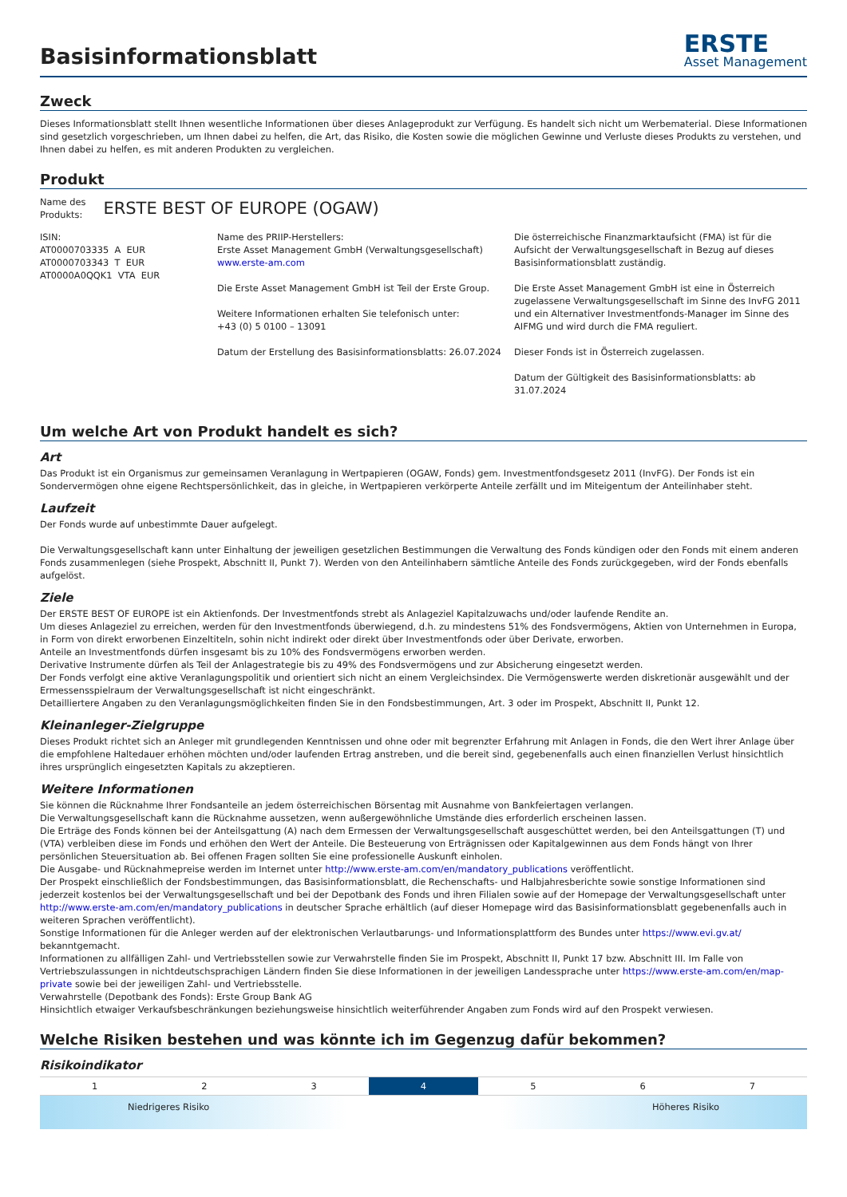Basisinformationsblatt
ERSTE
Asset Management
Zweck
Dieses Informationsblatt stellt Ihnen wesentliche Informationen über dieses Anlageprodukt zur Verfügung. Es handelt sich nicht um Werbematerial. Diese Informationen sind gesetzlich vorgeschrieben, um Ihnen dabei zu helfen, die Art, das Risiko, die Kosten sowie die möglichen Gewinne und Verluste dieses Produkts zu verstehen, und Ihnen dabei zu helfen, es mit anderen Produkten zu vergleichen.
Produkt
Name des
Produkts:
ERSTE BEST OF EUROPE (OGAW)
ISIN:
AT0000703335 A EUR
AT0000703343 T EUR
AT0000A0QQK1 VTA EUR
Name des PRIIP-Herstellers:
Erste Asset Management GmbH (Verwaltungsgesellschaft)
www.erste-am.com
Die Erste Asset Management GmbH ist Teil der Erste Group.
Weitere Informationen erhalten Sie telefonisch unter:
+43 (0) 5 0100 – 13091
Datum der Erstellung des Basisinformationsblatts: 26.07.2024
Die österreichische Finanzmarktaufsicht (FMA) ist für die Aufsicht der Verwaltungsgesellschaft in Bezug auf dieses Basisinformationsblatt zuständig.
Die Erste Asset Management GmbH ist eine in Österreich zugelassene Verwaltungsgesellschaft im Sinne des InvFG 2011 und ein Alternativer Investmentfonds-Manager im Sinne des AIFMG und wird durch die FMA reguliert.
Dieser Fonds ist in Österreich zugelassen.
Datum der Gültigkeit des Basisinformationsblatts: ab 31.07.2024
Um welche Art von Produkt handelt es sich?
Art
Das Produkt ist ein Organismus zur gemeinsamen Veranlagung in Wertpapieren (OGAW, Fonds) gem. Investmentfondsgesetz 2011 (InvFG). Der Fonds ist ein Sondervermögen ohne eigene Rechtspersönlichkeit, das in gleiche, in Wertpapieren verkörperte Anteile zerfällt und im Miteigentum der Anteilinhaber steht.
Laufzeit
Der Fonds wurde auf unbestimmte Dauer aufgelegt.
Die Verwaltungsgesellschaft kann unter Einhaltung der jeweiligen gesetzlichen Bestimmungen die Verwaltung des Fonds kündigen oder den Fonds mit einem anderen Fonds zusammenlegen (siehe Prospekt, Abschnitt II, Punkt 7). Werden von den Anteilinhabern sämtliche Anteile des Fonds zurückgegeben, wird der Fonds ebenfalls aufgelöst.
Ziele
Der ERSTE BEST OF EUROPE ist ein Aktienfonds. Der Investmentfonds strebt als Anlageziel Kapitalzuwachs und/oder laufende Rendite an.
Um dieses Anlageziel zu erreichen, werden für den Investmentfonds überwiegend, d.h. zu mindestens 51% des Fondsvermögens, Aktien von Unternehmen in Europa, in Form von direkt erworbenen Einzeltiteln, sohin nicht indirekt oder direkt über Investmentfonds oder über Derivate, erworben.
Anteile an Investmentfonds dürfen insgesamt bis zu 10% des Fondsvermögens erworben werden.
Derivative Instrumente dürfen als Teil der Anlagestrategie bis zu 49% des Fondsvermögens und zur Absicherung eingesetzt werden.
Der Fonds verfolgt eine aktive Veranlagungspolitik und orientiert sich nicht an einem Vergleichsindex. Die Vermögenswerte werden diskretionär ausgewählt und der Ermessensspielraum der Verwaltungsgesellschaft ist nicht eingeschränkt.
Detailliertere Angaben zu den Veranlagungsmöglichkeiten finden Sie in den Fondsbestimmungen, Art. 3 oder im Prospekt, Abschnitt II, Punkt 12.
Kleinanleger-Zielgruppe
Dieses Produkt richtet sich an Anleger mit grundlegenden Kenntnissen und ohne oder mit begrenzter Erfahrung mit Anlagen in Fonds, die den Wert ihrer Anlage über die empfohlene Haltedauer erhöhen möchten und/oder laufenden Ertrag anstreben, und die bereit sind, gegebenenfalls auch einen finanziellen Verlust hinsichtlich ihres ursprünglich eingesetzten Kapitals zu akzeptieren.
Weitere Informationen
Sie können die Rücknahme Ihrer Fondsanteile an jedem österreichischen Börsentag mit Ausnahme von Bankfeiertagen verlangen.
Die Verwaltungsgesellschaft kann die Rücknahme aussetzen, wenn außergewöhnliche Umstände dies erforderlich erscheinen lassen.
Die Erträge des Fonds können bei der Anteilsgattung (A) nach dem Ermessen der Verwaltungsgesellschaft ausgeschüttet werden, bei den Anteilsgattungen (T) und (VTA) verbleiben diese im Fonds und erhöhen den Wert der Anteile. Die Besteuerung von Erträgnissen oder Kapitalgewinnen aus dem Fonds hängt von Ihrer persönlichen Steuersituation ab. Bei offenen Fragen sollten Sie eine professionelle Auskunft einholen.
Die Ausgabe- und Rücknahmepreise werden im Internet unter http://www.erste-am.com/en/mandatory_publications veröffentlicht.
Der Prospekt einschließlich der Fondsbestimmungen, das Basisinformationsblatt, die Rechenschafts- und Halbjahresberichte sowie sonstige Informationen sind jederzeit kostenlos bei der Verwaltungsgesellschaft und bei der Depotbank des Fonds und ihren Filialen sowie auf der Homepage der Verwaltungsgesellschaft unter http://www.erste-am.com/en/mandatory_publications in deutscher Sprache erhältlich (auf dieser Homepage wird das Basisinformationsblatt gegebenenfalls auch in weiteren Sprachen veröffentlicht).
Sonstige Informationen für die Anleger werden auf der elektronischen Verlautbarungs- und Informationsplattform des Bundes unter https://www.evi.gv.at/ bekanntgemacht.
Informationen zu allfälligen Zahl- und Vertriebsstellen sowie zur Verwahrstelle finden Sie im Prospekt, Abschnitt II, Punkt 17 bzw. Abschnitt III. Im Falle von Vertriebszulassungen in nichtdeutschsprachigen Ländern finden Sie diese Informationen in der jeweiligen Landessprache unter https://www.erste-am.com/en/map-private sowie bei der jeweiligen Zahl- und Vertriebsstelle.
Verwahrstelle (Depotbank des Fonds): Erste Group Bank AG
Hinsichtlich etwaiger Verkaufsbeschränkungen beziehungsweise hinsichtlich weiterführender Angaben zum Fonds wird auf den Prospekt verwiesen.
Welche Risiken bestehen und was könnte ich im Gegenzug dafür bekommen?
Risikoindikator
| 1 | 2 | 3 | 4 | 5 | 6 | 7 |
Niedrigeres Risiko Höheres Risiko